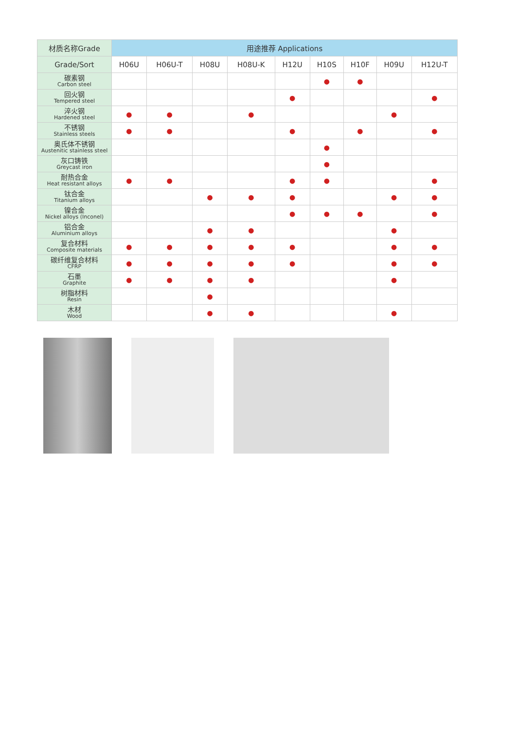| 材质名称Grade | 用途推荐 Applications | | | | | | | | |
| --- | --- | --- | --- | --- | --- | --- | --- | --- | --- |
| Grade/Sort | H06U | H06U-T | H08U | H08U-K | H12U | H10S | H10F | H09U | H12U-T |
| 碳素钢 Carbon steel | | | | | | ● | ● | | |
| 回火钢 Tempered steel | | | | | ● | | | | ● |
| 淬火钢 Hardened steel | ● | ● | | ● | | | | ● | |
| 不锈钢 Stainless steels | ● | ● | | | ● | | ● | | ● |
| 奥氏体不锈钢 Austenitic stainless steel | | | | | | ● | | | |
| 灰口铸铁 Greycast iron | | | | | | ● | | | |
| 耐热合金 Heat resistant alloys | ● | ● | | | ● | ● | | | ● |
| 钛合金 Titanium alloys | | | ● | ● | ● | | | ● | ● |
| 镍合金 Nickel alloys (Inconel) | | | | | ● | ● | ● | | ● |
| 铝合金 Aluminium alloys | | | ● | ● | | | | ● | |
| 复合材料 Composite materials | ● | ● | ● | ● | ● | | | ● | ● |
| 碳纤维复合材料 CFRP | ● | ● | ● | ● | ● | | | ● | ● |
| 石墨 Graphite | ● | ● | ● | ● | | | | ● | |
| 树脂材料 Resin | | | ● | | | | | | |
| 木材 Wood | | | ● | ● | | | | ● | |